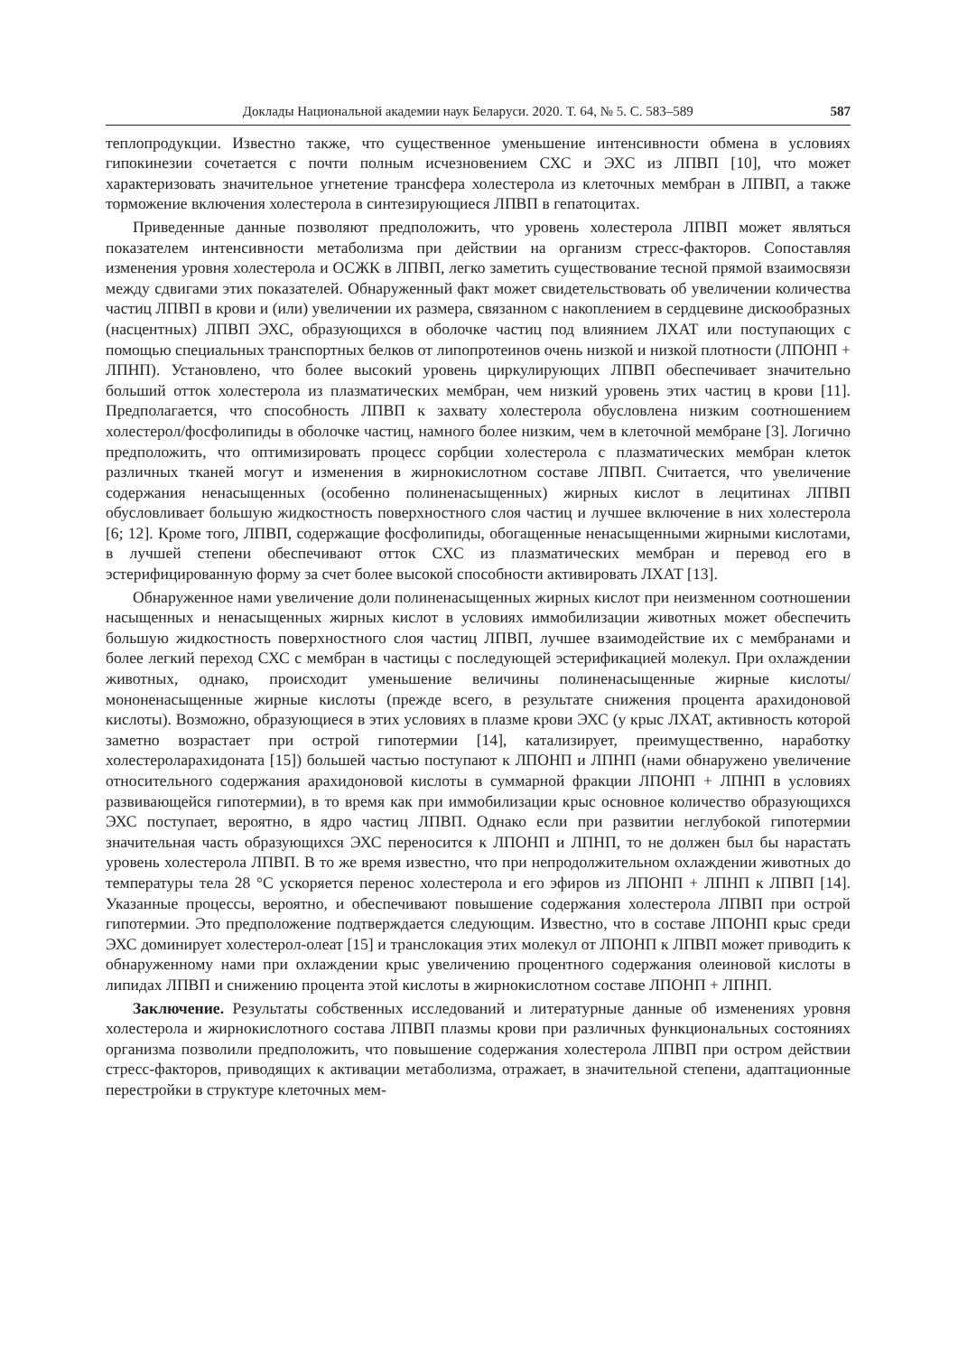Доклады Национальной академии наук Беларуси. 2020. Т. 64, № 5. С. 583–589 587
теплопродукции. Известно также, что существенное уменьшение интенсивности обмена в условиях гипокинезии сочетается с почти полным исчезновением СХС и ЭХС из ЛПВП [10], что может характеризовать значительное угнетение трансфера холестерола из клеточных мембран в ЛПВП, а также торможение включения холестерола в синтезирующиеся ЛПВП в гепатоцитах.
Приведенные данные позволяют предположить, что уровень холестерола ЛПВП может являться показателем интенсивности метаболизма при действии на организм стресс-факторов. Сопоставляя изменения уровня холестерола и ОСЖК в ЛПВП, легко заметить существование тесной прямой взаимосвязи между сдвигами этих показателей. Обнаруженный факт может свидетельствовать об увеличении количества частиц ЛПВП в крови и (или) увеличении их размера, связанном с накоплением в сердцевине дискообразных (насцентных) ЛПВП ЭХС, образующихся в оболочке частиц под влиянием ЛХАТ или поступающих с помощью специальных транспортных белков от липопротеинов очень низкой и низкой плотности (ЛПОНП + ЛПНП). Установлено, что более высокий уровень циркулирующих ЛПВП обеспечивает значительно больший отток холестерола из плазматических мембран, чем низкий уровень этих частиц в крови [11]. Предполагается, что способность ЛПВП к захвату холестерола обусловлена низким соотношением холестерол/фосфолипиды в оболочке частиц, намного более низким, чем в клеточной мембране [3]. Логично предположить, что оптимизировать процесс сорбции холестерола с плазматических мембран клеток различных тканей могут и изменения в жирнокислотном составе ЛПВП. Считается, что увеличение содержания ненасыщенных (особенно полиненасыщенных) жирных кислот в лецитинах ЛПВП обусловливает большую жидкостность поверхностного слоя частиц и лучшее включение в них холестерола [6; 12]. Кроме того, ЛПВП, содержащие фосфолипиды, обогащенные ненасыщенными жирными кислотами, в лучшей степени обеспечивают отток СХС из плазматических мембран и перевод его в эстерифицированную форму за счет более высокой способности активировать ЛХАТ [13].
Обнаруженное нами увеличение доли полиненасыщенных жирных кислот при неизменном соотношении насыщенных и ненасыщенных жирных кислот в условиях иммобилизации животных может обеспечить большую жидкостность поверхностного слоя частиц ЛПВП, лучшее взаимодействие их с мембранами и более легкий переход СХС с мембран в частицы с последующей эстерификацией молекул. При охлаждении животных, однако, происходит уменьшение величины полиненасыщенные жирные кислоты/мононенасыщенные жирные кислоты (прежде всего, в результате снижения процента арахидоновой кислоты). Возможно, образующиеся в этих условиях в плазме крови ЭХС (у крыс ЛХАТ, активность которой заметно возрастает при острой гипотермии [14], катализирует, преимущественно, наработку холестероларахидоната [15]) большей частью поступают к ЛПОНП и ЛПНП (нами обнаружено увеличение относительного содержания арахидоновой кислоты в суммарной фракции ЛПОНП + ЛПНП в условиях развивающейся гипотермии), в то время как при иммобилизации крыс основное количество образующихся ЭХС поступает, вероятно, в ядро частиц ЛПВП. Однако если при развитии неглубокой гипотермии значительная часть образующихся ЭХС переносится к ЛПОНП и ЛПНП, то не должен был бы нарастать уровень холестерола ЛПВП. В то же время известно, что при непродолжительном охлаждении животных до температуры тела 28 °С ускоряется перенос холестерола и его эфиров из ЛПОНП + ЛПНП к ЛПВП [14]. Указанные процессы, вероятно, и обеспечивают повышение содержания холестерола ЛПВП при острой гипотермии. Это предположение подтверждается следующим. Известно, что в составе ЛПОНП крыс среди ЭХС доминирует холестерол-олеат [15] и транслокация этих молекул от ЛПОНП к ЛПВП может приводить к обнаруженному нами при охлаждении крыс увеличению процентного содержания олеиновой кислоты в липидах ЛПВП и снижению процента этой кислоты в жирнокислотном составе ЛПОНП + ЛПНП.
Заключение. Результаты собственных исследований и литературные данные об изменениях уровня холестерола и жирнокислотного состава ЛПВП плазмы крови при различных функциональных состояниях организма позволили предположить, что повышение содержания холестерола ЛПВП при остром действии стресс-факторов, приводящих к активации метаболизма, отражает, в значительной степени, адаптационные перестройки в структуре клеточных мем-